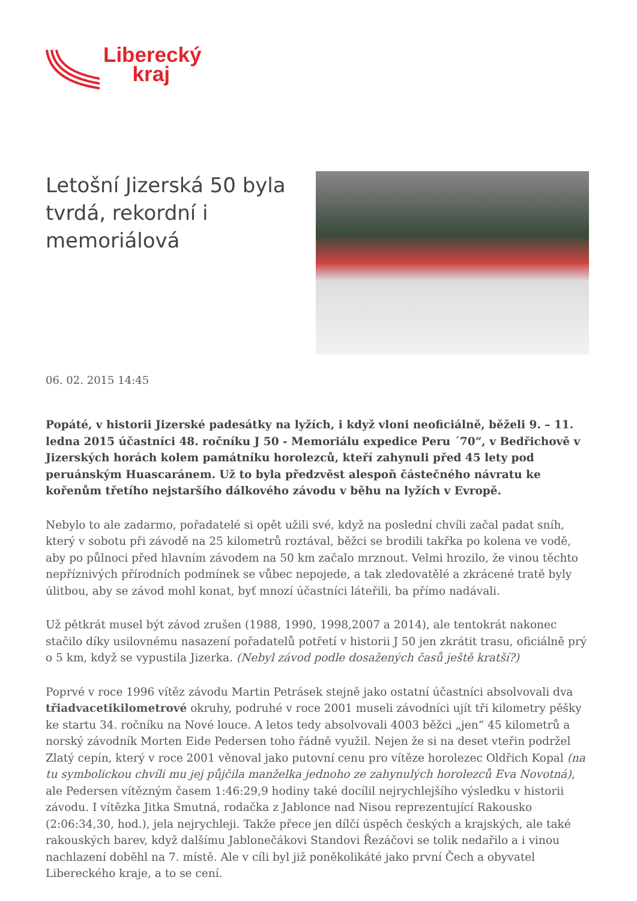Liberecký
kraj
Letošní Jizerská 50 byla tvrdá, rekordní i memoriálová
06. 02. 2015 14:45
Popáté, v historii Jizerské padesátky na lyžích, i když vloni neoficiálně, běželi 9. – 11. ledna 2015 účastníci 48. ročníku J 50 - Memoriálu expedice Peru ´70“, v Bedřichově v Jizerských horách kolem památníku horolezců, kteří zahynuli před 45 lety pod peruánským Huascaránem. Už to byla předzvěst alespoň částečného návratu ke kořenům třetího nejstaršího dálkového závodu v běhu na lyžích v Evropě.
Nebylo to ale zadarmo, pořadatelé si opět užili své, když na poslední chvíli začal padat sníh, který v sobotu při závodě na 25 kilometrů roztával, běžci se brodili takřka po kolena ve vodě, aby po půlnoci před hlavním závodem na 50 km začalo mrznout. Velmi hrozilo, že vinou těchto nepříznivých přírodních podmínek se vůbec nepojede, a tak zledovatělé a zkrácené tratě byly úlitbou, aby se závod mohl konat, byť mnozí účastníci láteřili, ba přímo nadávali.
Už pětkrát musel být závod zrušen (1988, 1990, 1998,2007 a 2014), ale tentokrát nakonec stačilo díky usilovnému nasazení pořadatelů potřetí v historii J 50 jen zkrátit trasu, oficiálně prý o 5 km, když se vypustila Jizerka. (Nebyl závod podle dosažených časů ještě kratší?)
Poprvé v roce 1996 vítěz závodu Martin Petrásek stejně jako ostatní účastníci absolvovali dva třiadvacetikilometrové okruhy, podruhé v roce 2001 museli závodníci ujít tři kilometry pěšky ke startu 34. ročníku na Nové louce. A letos tedy absolvovali 4003 běžci „jen“ 45 kilometrů a norský závodník Morten Eide Pedersen toho řádně využil. Nejen že si na deset vteřin podržel Zlatý cepín, který v roce 2001 věnoval jako putovní cenu pro vítěze horolezec Oldřich Kopal (na tu symbolickou chvíli mu jej půjčila manželka jednoho ze zahynulých horolezců Eva Novotná), ale Pedersen vítězným časem 1:46:29,9 hodiny také docílil nejrychlejšího výsledku v historii závodu. I vítězka Jitka Smutná, rodačka z Jablonce nad Nisou reprezentující Rakousko (2:06:34,30, hod.), jela nejrychleji. Takže přece jen dílčí úspěch českých a krajských, ale také rakouských barev, když dalšímu Jablonečákovi Standovi Řezáčovi se tolik nedařilo a i vinou nachlazení doběhl na 7. místě. Ale v cíli byl již poněkolikáté jako první Čech a obyvatel Libereckého kraje, a to se cení.